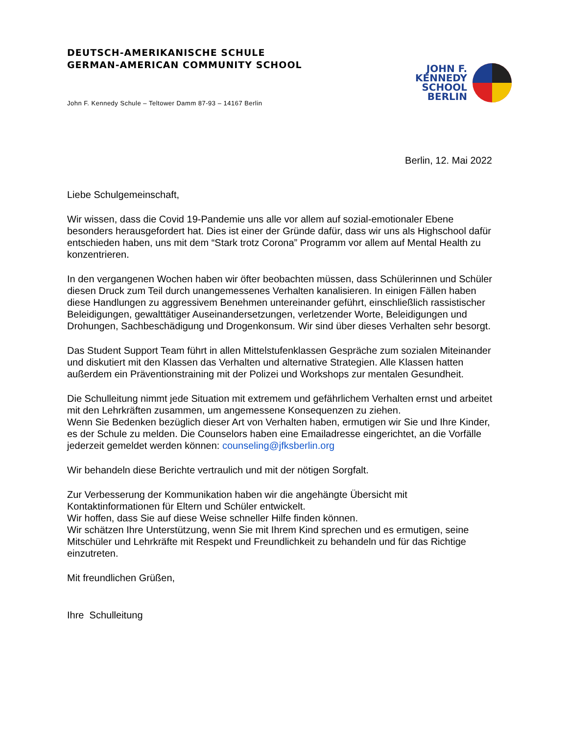DEUTSCH-AMERIKANISCHE SCHULE
GERMAN-AMERICAN COMMUNITY SCHOOL
John F. Kennedy Schule – Teltower Damm 87-93 – 14167 Berlin
JOHN F.
KENNEDY
SCHOOL
BERLIN
Berlin, 12. Mai 2022
Liebe Schulgemeinschaft,
Wir wissen, dass die Covid 19-Pandemie uns alle vor allem auf sozial-emotionaler Ebene besonders herausgefordert hat. Dies ist einer der Gründe dafür, dass wir uns als Highschool dafür entschieden haben, uns mit dem “Stark trotz Corona” Programm vor allem auf Mental Health zu konzentrieren.
In den vergangenen Wochen haben wir öfter beobachten müssen, dass Schülerinnen und Schüler diesen Druck zum Teil durch unangemessenes Verhalten kanalisieren. In einigen Fällen haben diese Handlungen zu aggressivem Benehmen untereinander geführt, einschließlich rassistischer Beleidigungen, gewalttätiger Auseinandersetzungen, verletzender Worte, Beleidigungen und Drohungen, Sachbeschädigung und Drogenkonsum. Wir sind über dieses Verhalten sehr besorgt.
Das Student Support Team führt in allen Mittelstufenklassen Gespräche zum sozialen Miteinander und diskutiert mit den Klassen das Verhalten und alternative Strategien. Alle Klassen hatten außerdem ein Präventionstraining mit der Polizei und Workshops zur mentalen Gesundheit.
Die Schulleitung nimmt jede Situation mit extremem und gefährlichem Verhalten ernst und arbeitet mit den Lehrkräften zusammen, um angemessene Konsequenzen zu ziehen.
Wenn Sie Bedenken bezüglich dieser Art von Verhalten haben, ermutigen wir Sie und Ihre Kinder, es der Schule zu melden. Die Counselors haben eine Emailadresse eingerichtet, an die Vorfälle jederzeit gemeldet werden können: counseling@jfksberlin.org
Wir behandeln diese Berichte vertraulich und mit der nötigen Sorgfalt.
Zur Verbesserung der Kommunikation haben wir die angehängte Übersicht mit Kontaktinformationen für Eltern und Schüler entwickelt.
Wir hoffen, dass Sie auf diese Weise schneller Hilfe finden können.
Wir schätzen Ihre Unterstützung, wenn Sie mit Ihrem Kind sprechen und es ermutigen, seine Mitschüler und Lehrkräfte mit Respekt und Freundlichkeit zu behandeln und für das Richtige einzutreten.
Mit freundlichen Grüßen,
Ihre Schulleitung